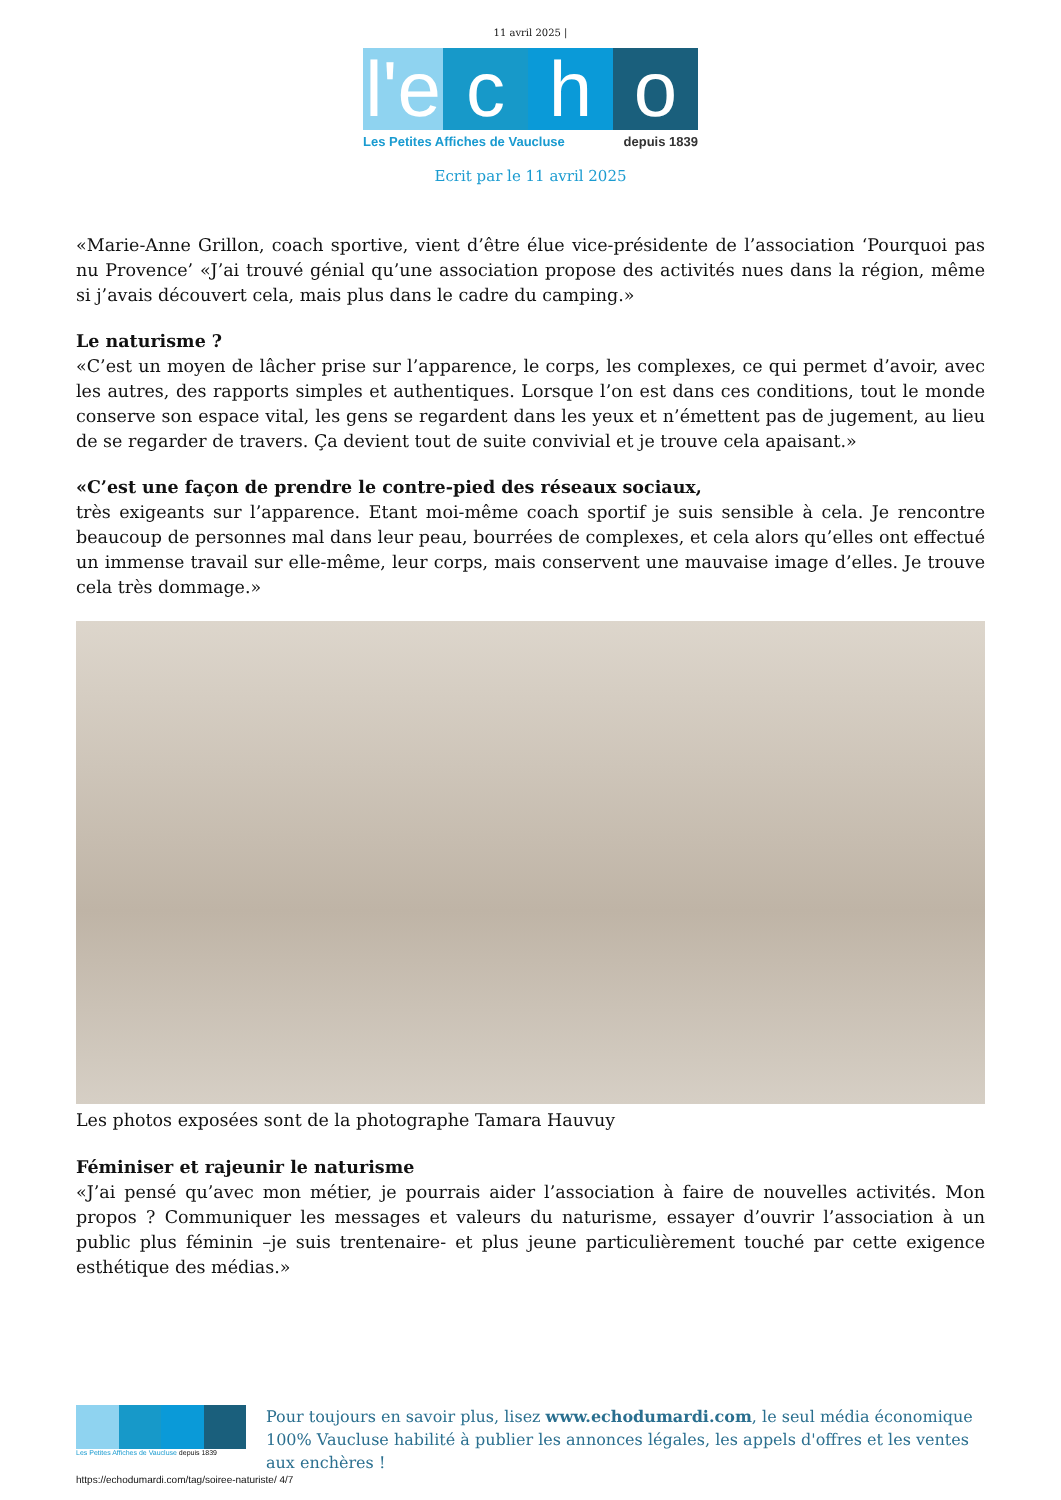11 avril 2025 |
l'e
c h o
Les Petites Affiches de Vaucluse depuis 1839
Ecrit par le 11 avril 2025
«Marie-Anne Grillon, coach sportive, vient d’être élue vice-présidente de l’association ‘Pourquoi pas nu Provence’ «J’ai trouvé génial qu’une association propose des activités nues dans la région, même si j’avais découvert cela, mais plus dans le cadre du camping.»
Le naturisme ?
«C’est un moyen de lâcher prise sur l’apparence, le corps, les complexes, ce qui permet d’avoir, avec les autres, des rapports simples et authentiques. Lorsque l’on est dans ces conditions, tout le monde conserve son espace vital, les gens se regardent dans les yeux et n’émettent pas de jugement, au lieu de se regarder de travers. Ça devient tout de suite convivial et je trouve cela apaisant.»
«C’est une façon de prendre le contre-pied des réseaux sociaux,
très exigeants sur l’apparence. Etant moi-même coach sportif je suis sensible à cela. Je rencontre beaucoup de personnes mal dans leur peau, bourrées de complexes, et cela alors qu’elles ont effectué un immense travail sur elle-même, leur corps, mais conservent une mauvaise image d’elles. Je trouve cela très dommage.»
Les photos exposées sont de la photographe Tamara Hauvuy
Féminiser et rajeunir le naturisme
«J’ai pensé qu’avec mon métier, je pourrais aider l’association à faire de nouvelles activités. Mon propos ? Communiquer les messages et valeurs du naturisme, essayer d’ouvrir l’association à un public plus féminin –je suis trentenaire- et plus jeune particulièrement touché par cette exigence esthétique des médias.»
Les Petites Affiches de Vaucluse depuis 1839
Pour toujours en savoir plus, lisez www.echodumardi.com, le seul média économique 100% Vaucluse habilité à publier les annonces légales, les appels d'offres et les ventes aux enchères !
https://echodumardi.com/tag/soiree-naturiste/ 4/7